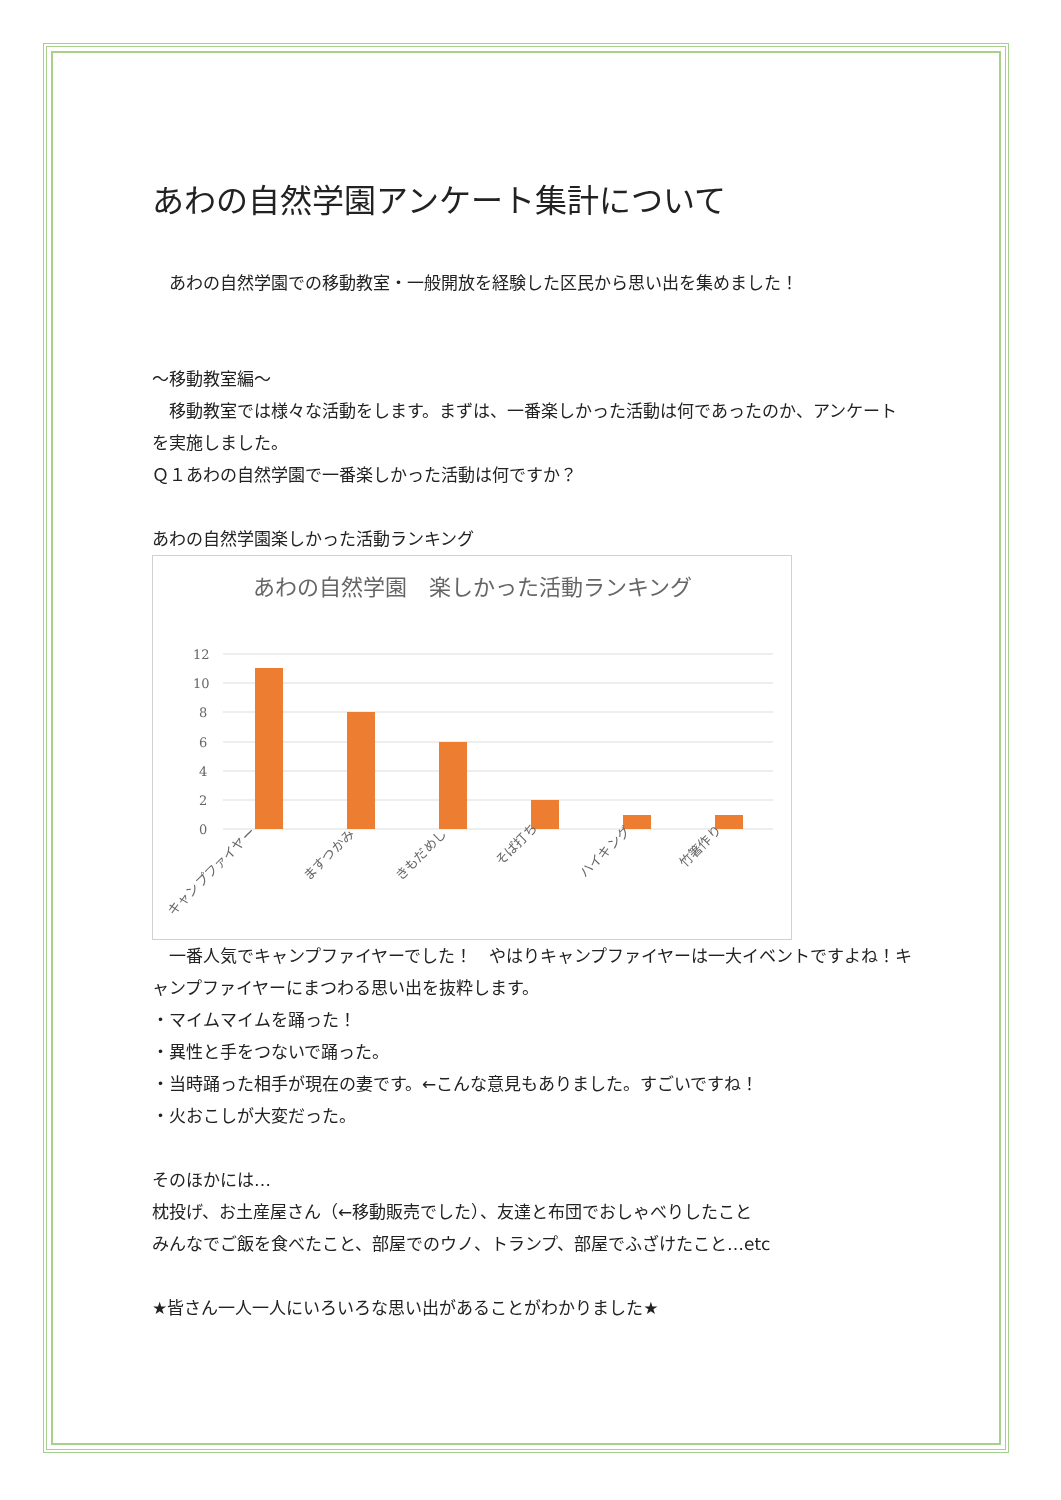あわの自然学園アンケート集計について
　あわの自然学園での移動教室・一般開放を経験した区民から思い出を集めました！
～移動教室編～
　移動教室では様々な活動をします。まずは、一番楽しかった活動は何であったのか、アンケートを実施しました。
Ｑ１あわの自然学園で一番楽しかった活動は何ですか？
あわの自然学園楽しかった活動ランキング
あわの自然学園　楽しかった活動ランキング
12
10
8
6
4
2
0
キャンプファイヤー
ますつかみ
きもだめし
そば打ち
ハイキング
竹箸作り
　一番人気でキャンプファイヤーでした！　やはりキャンプファイヤーは一大イベントですよね！キャンプファイヤーにまつわる思い出を抜粋します。
・マイムマイムを踊った！
・異性と手をつないで踊った。
・当時踊った相手が現在の妻です。←こんな意見もありました。すごいですね！
・火おこしが大変だった。
そのほかには…
枕投げ、お土産屋さん（←移動販売でした）、友達と布団でおしゃべりしたこと
みんなでご飯を食べたこと、部屋でのウノ、トランプ、部屋でふざけたこと…etc
★皆さん一人一人にいろいろな思い出があることがわかりました★